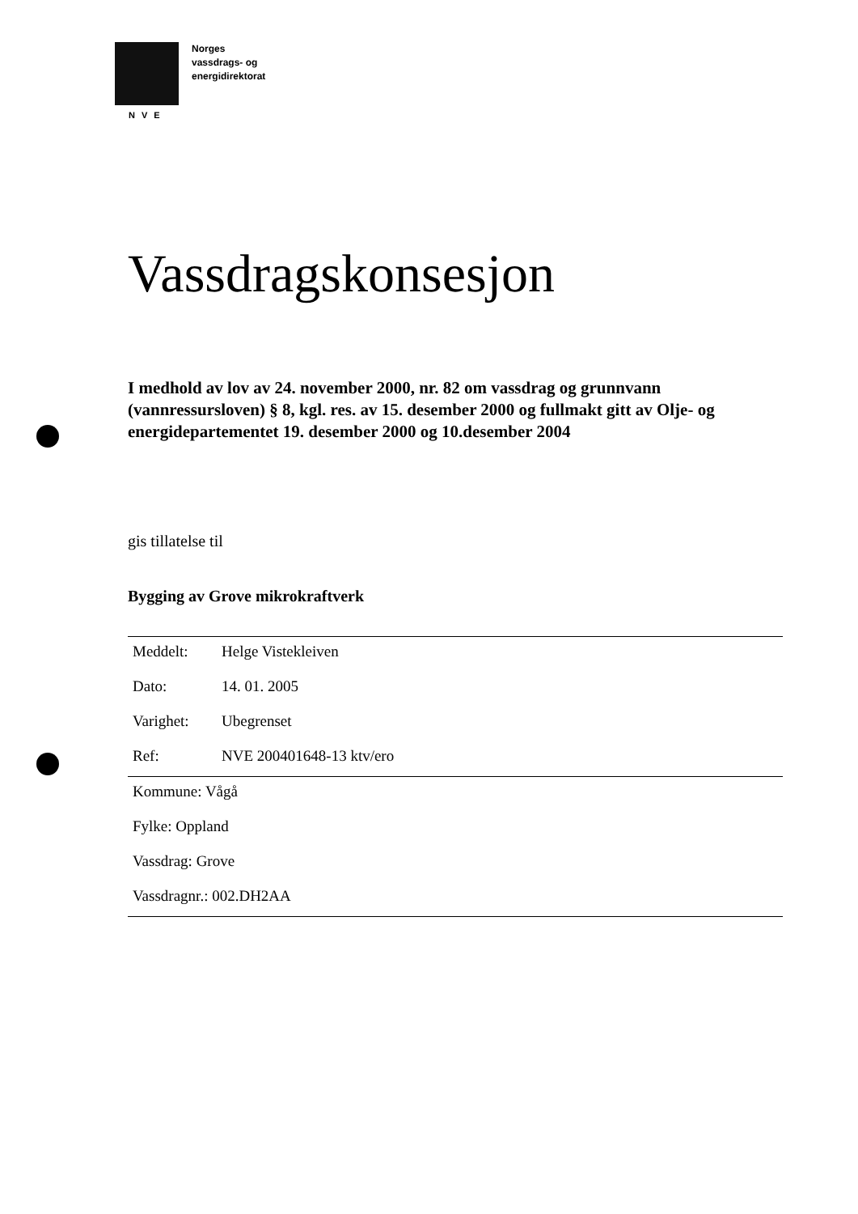Norges
vassdrags- og
energidirektorat
NVE
Vassdragskonsesjon
I medhold av lov av 24. november 2000, nr. 82 om vassdrag og grunnvann (vannressursloven) § 8, kgl. res. av 15. desember 2000 og fullmakt gitt av Olje- og energidepartementet 19. desember 2000 og 10.desember 2004
gis tillatelse til
Bygging av Grove mikrokraftverk
Meddelt: Helge Vistekleiven
Dato: 14. 01. 2005
Varighet: Ubegrenset
Ref: NVE 200401648-13 ktv/ero
Kommune: Vågå
Fylke: Oppland
Vassdrag: Grove
Vassdragnr.: 002.DH2AA